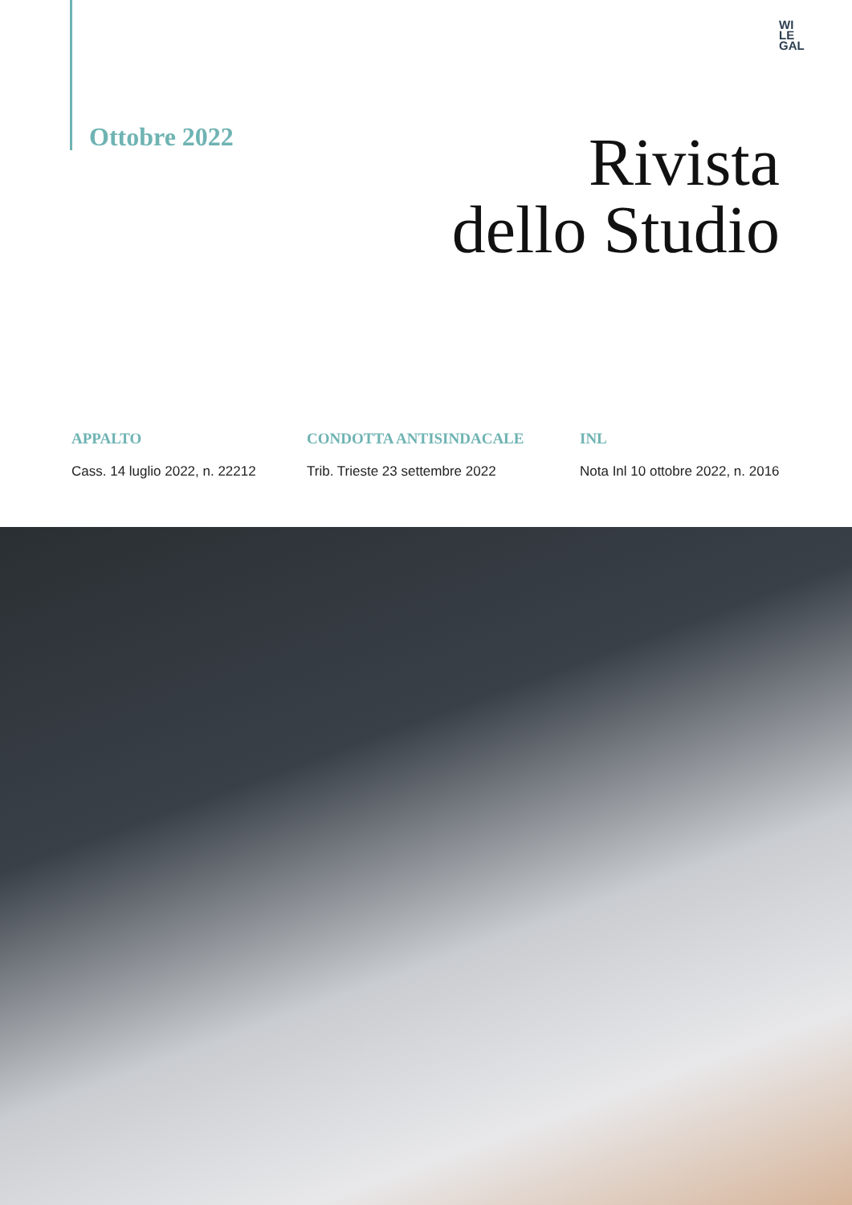WI
LE
GAL
Ottobre 2022
Rivista
dello Studio
APPALTO
Cass. 14 luglio 2022, n. 22212
CONDOTTA ANTISINDACALE
Trib. Trieste 23 settembre 2022
INL
Nota Inl 10 ottobre 2022, n. 2016